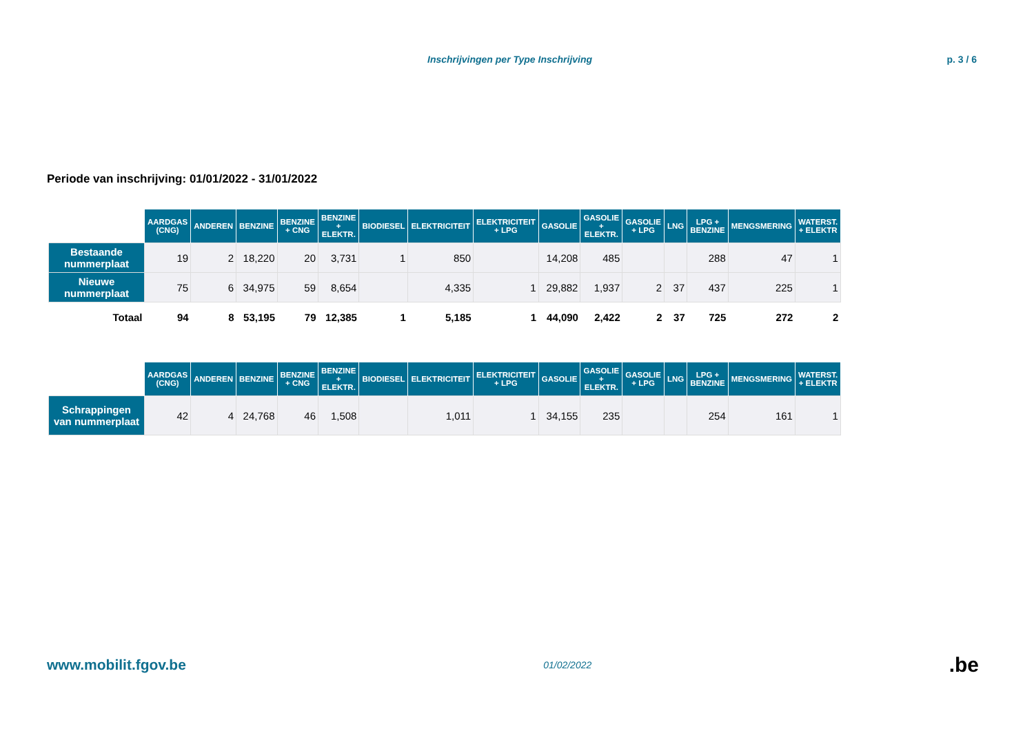Inschrijvingen per Type Inschrijving p. 3 / 6
Periode van inschrijving: 01/01/2022 - 31/01/2022
| | AARDGAS (CNG) | ANDEREN | BENZINE | BENZINE + CNG | BENZINE + ELEKTR. | BIODIESEL | ELEKTRICITEIT | ELEKTRICITEIT + LPG | GASOLIE | GASOLIE + ELEKTR. | GASOLIE + LPG | LNG | LPG + BENZINE | MENGSMERING | WATERST. + ELEKTR |
| --- | --- | --- | --- | --- | --- | --- | --- | --- | --- | --- | --- | --- | --- | --- | --- |
| Bestaande nummerplaat | 19 | 2 | 18,220 | 20 | 3,731 | 1 | 850 | | 14,208 | 485 | | | 288 | 47 | 1 |
| Nieuwe nummerplaat | 75 | 6 | 34,975 | 59 | 8,654 | | 4,335 | 1 | 29,882 | 1,937 | 2 | 37 | 437 | 225 | 1 |
| Totaal | 94 | 8 | 53,195 | 79 | 12,385 | 1 | 5,185 | 1 | 44,090 | 2,422 | 2 | 37 | 725 | 272 | 2 |
| | AARDGAS (CNG) | ANDEREN | BENZINE | BENZINE + CNG | BENZINE + ELEKTR. | BIODIESEL | ELEKTRICITEIT | ELEKTRICITEIT + LPG | GASOLIE | GASOLIE + ELEKTR. | GASOLIE + LPG | LNG | LPG + BENZINE | MENGSMERING | WATERST. + ELEKTR |
| --- | --- | --- | --- | --- | --- | --- | --- | --- | --- | --- | --- | --- | --- | --- | --- |
| Schrappingen van nummerplaat | 42 | 4 | 24,768 | 46 | 1,508 | | 1,011 | 1 | 34,155 | 235 | | | 254 | 161 | 1 |
www.mobilit.fgov.be 01/02/2022.be